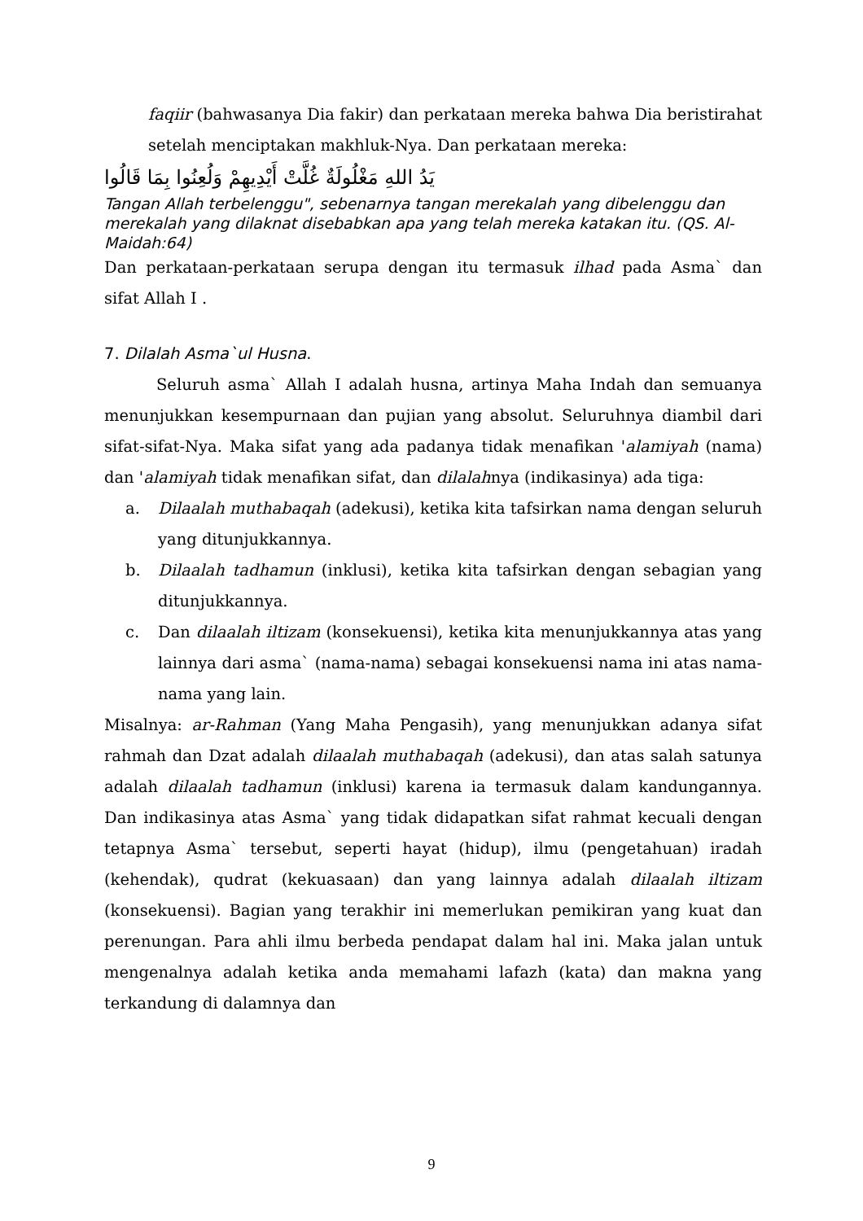faqiir (bahwasanya Dia fakir) dan perkataan mereka bahwa Dia beristirahat setelah menciptakan makhluk-Nya. Dan perkataan mereka:
يَدُ اللهِ مَغْلُولَةٌ غُلَّتْ أَيْدِيهِمْ وَلُعِنُوا بِمَا قَالُوا
Tangan Allah terbelenggu", sebenarnya tangan merekalah yang dibelenggu dan merekalah yang dilaknat disebabkan apa yang telah mereka katakan itu. (QS. Al-Maidah:64)
Dan perkataan-perkataan serupa dengan itu termasuk ilhad pada Asma` dan sifat Allah I .
7. Dilalah Asma`ul Husna.
Seluruh asma` Allah I adalah husna, artinya Maha Indah dan semuanya menunjukkan kesempurnaan dan pujian yang absolut. Seluruhnya diambil dari sifat-sifat-Nya. Maka sifat yang ada padanya tidak menafikan 'alamiyah (nama) dan 'alamiyah tidak menafikan sifat, dan dilalahnya (indikasinya) ada tiga:
a.
Dilaalah muthabaqah (adekusi), ketika kita tafsirkan nama dengan seluruh yang ditunjukkannya.
b.
Dilaalah tadhamun (inklusi), ketika kita tafsirkan dengan sebagian yang ditunjukkannya.
c.
Dan dilaalah iltizam (konsekuensi), ketika kita menunjukkannya atas yang lainnya dari asma` (nama-nama) sebagai konsekuensi nama ini atas nama-nama yang lain.
Misalnya: ar-Rahman (Yang Maha Pengasih), yang menunjukkan adanya sifat rahmah dan Dzat adalah dilaalah muthabaqah (adekusi), dan atas salah satunya adalah dilaalah tadhamun (inklusi) karena ia termasuk dalam kandungannya. Dan indikasinya atas Asma` yang tidak didapatkan sifat rahmat kecuali dengan tetapnya Asma` tersebut, seperti hayat (hidup), ilmu (pengetahuan) iradah (kehendak), qudrat (kekuasaan) dan yang lainnya adalah dilaalah iltizam (konsekuensi). Bagian yang terakhir ini memerlukan pemikiran yang kuat dan perenungan. Para ahli ilmu berbeda pendapat dalam hal ini. Maka jalan untuk mengenalnya adalah ketika anda memahami lafazh (kata) dan makna yang terkandung di dalamnya dan
9